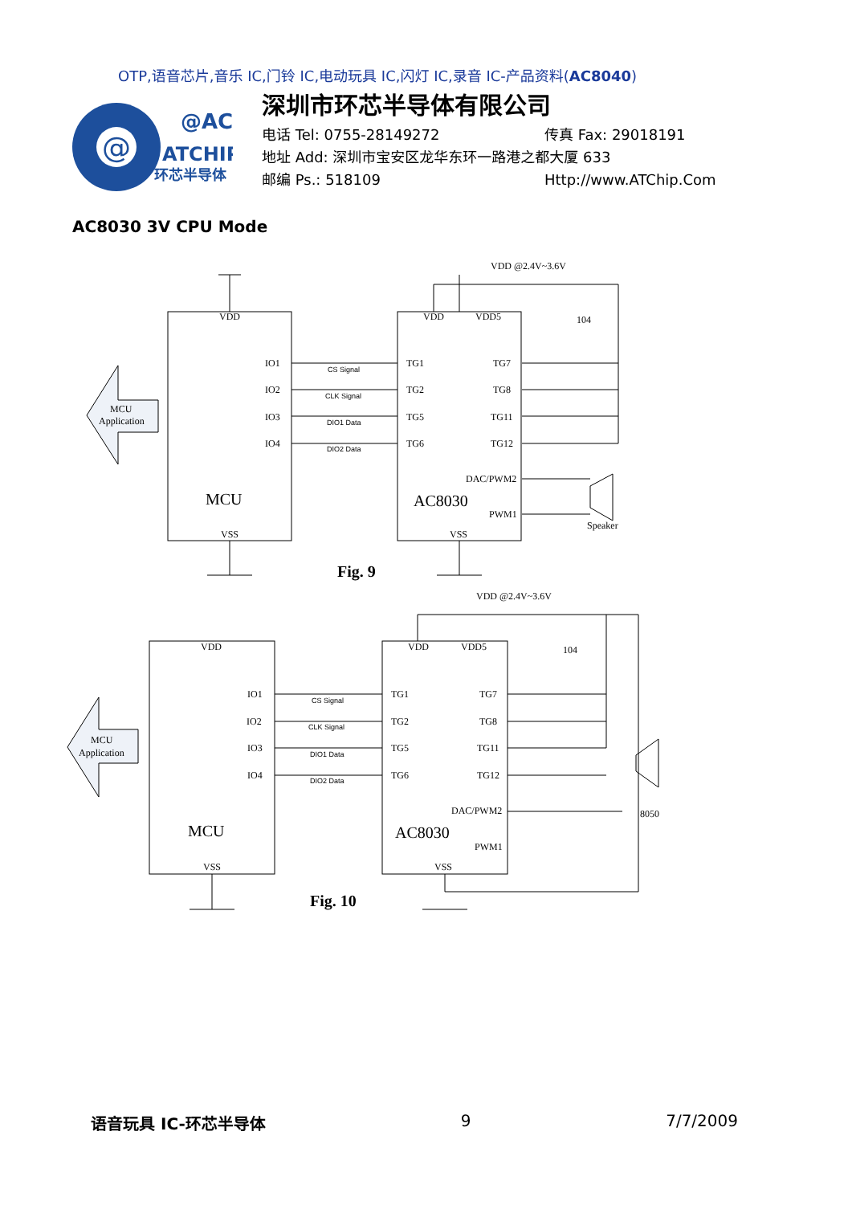OTP,语音芯片,音乐 IC,门铃 IC,电动玩具 IC,闪灯 IC,录音 IC-产品资料(AC8040)
@
@AC
ATCHIP
环芯半导体
深圳市环芯半导体有限公司
电话 Tel: 0755-28149272 传真 Fax: 29018191
地址 Add: 深圳市宝安区龙华东环一路港之都大厦 633
邮编 Ps.: 518109 Http://www.ATChip.Com
AC8030 3V CPU Mode
VDD
VDD
VDD5
VDD @2.4V~3.6V
104
IO1
IO2
IO3
IO4
TG1
TG2
TG5
TG6
TG7
TG8
TG11
TG12
DAC/PWM2
PWM1
Speaker
MCU
AC8030
VSS
VSS
CS Signal
CLK Signal
DIO1 Data
DIO2 Data
MCU
Application
Fig. 9
VDD @2.4V~3.6V
VDD
VDD
VDD5
104
IO1
IO2
IO3
IO4
TG1
TG2
TG5
TG6
TG7
TG8
TG11
TG12
DAC/PWM2
8050
PWM1
MCU
AC8030
VSS
VSS
CS Signal
CLK Signal
DIO1 Data
DIO2 Data
MCU
Application
Fig. 10
语音玩具 IC-环芯半导体 9 7/7/2009